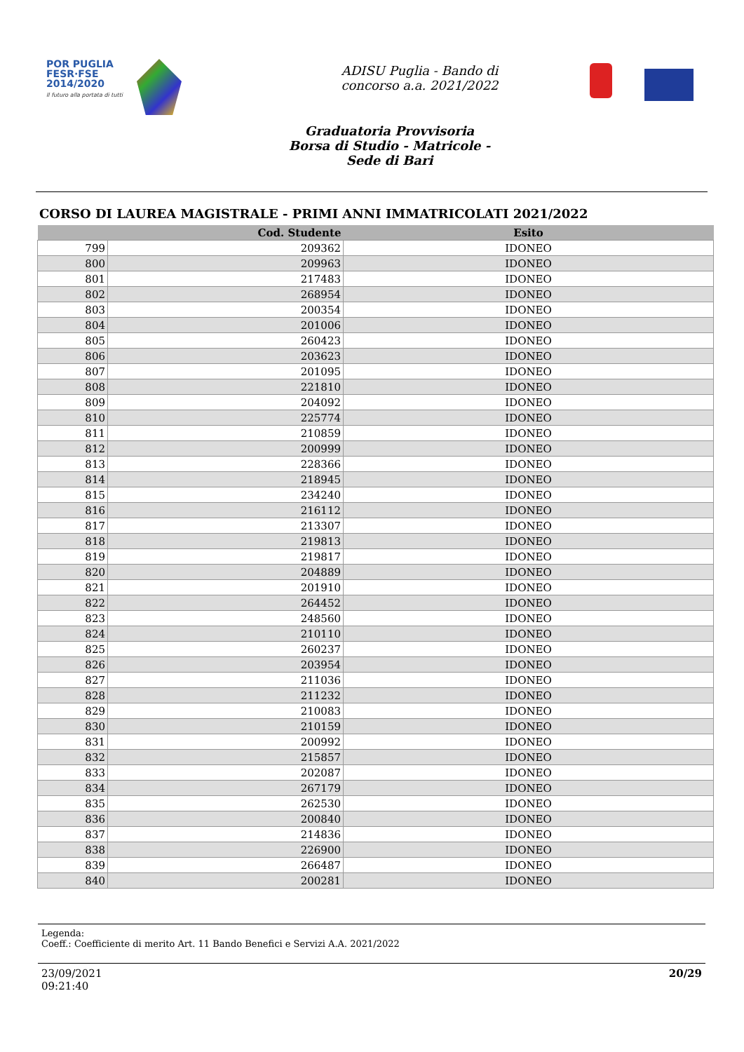POR PUGLIA
FESR·FSE
2014/2020
Il futuro alla portata di tutti
ADISU Puglia - Bando di
concorso a.a. 2021/2022
Graduatoria Provvisoria
Borsa di Studio - Matricole -
Sede di Bari
CORSO DI LAUREA MAGISTRALE - PRIMI ANNI IMMATRICOLATI 2021/2022
| | Cod. Studente | Esito |
| --- | --- | --- |
| 799 | 209362 | IDONEO |
| 800 | 209963 | IDONEO |
| 801 | 217483 | IDONEO |
| 802 | 268954 | IDONEO |
| 803 | 200354 | IDONEO |
| 804 | 201006 | IDONEO |
| 805 | 260423 | IDONEO |
| 806 | 203623 | IDONEO |
| 807 | 201095 | IDONEO |
| 808 | 221810 | IDONEO |
| 809 | 204092 | IDONEO |
| 810 | 225774 | IDONEO |
| 811 | 210859 | IDONEO |
| 812 | 200999 | IDONEO |
| 813 | 228366 | IDONEO |
| 814 | 218945 | IDONEO |
| 815 | 234240 | IDONEO |
| 816 | 216112 | IDONEO |
| 817 | 213307 | IDONEO |
| 818 | 219813 | IDONEO |
| 819 | 219817 | IDONEO |
| 820 | 204889 | IDONEO |
| 821 | 201910 | IDONEO |
| 822 | 264452 | IDONEO |
| 823 | 248560 | IDONEO |
| 824 | 210110 | IDONEO |
| 825 | 260237 | IDONEO |
| 826 | 203954 | IDONEO |
| 827 | 211036 | IDONEO |
| 828 | 211232 | IDONEO |
| 829 | 210083 | IDONEO |
| 830 | 210159 | IDONEO |
| 831 | 200992 | IDONEO |
| 832 | 215857 | IDONEO |
| 833 | 202087 | IDONEO |
| 834 | 267179 | IDONEO |
| 835 | 262530 | IDONEO |
| 836 | 200840 | IDONEO |
| 837 | 214836 | IDONEO |
| 838 | 226900 | IDONEO |
| 839 | 266487 | IDONEO |
| 840 | 200281 | IDONEO |
Legenda:
Coeff.: Coefficiente di merito Art. 11 Bando Benefici e Servizi A.A. 2021/2022
23/09/2021
09:21:40
20/29